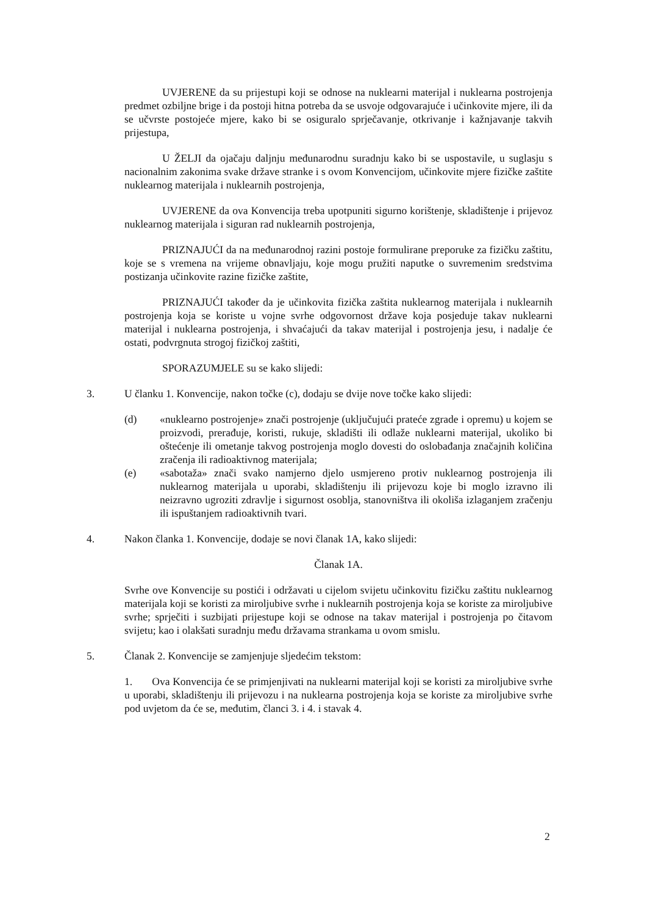UVJERENE da su prijestupi koji se odnose na nuklearni materijal i nuklearna postrojenja predmet ozbiljne brige i da postoji hitna potreba da se usvoje odgovarajuće i učinkovite mjere, ili da se učvrste postojeće mjere, kako bi se osiguralo sprječavanje, otkrivanje i kažnjavanje takvih prijestupa,
U ŽELJI da ojačaju daljnju međunarodnu suradnju kako bi se uspostavile, u suglasju s nacionalnim zakonima svake države stranke i s ovom Konvencijom, učinkovite mjere fizičke zaštite nuklearnog materijala i nuklearnih postrojenja,
UVJERENE da ova Konvencija treba upotpuniti sigurno korištenje, skladištenje i prijevoz nuklearnog materijala i siguran rad nuklearnih postrojenja,
PRIZNAJUĆI da na međunarodnoj razini postoje formulirane preporuke za fizičku zaštitu, koje se s vremena na vrijeme obnavljaju, koje mogu pružiti naputke o suvremenim sredstvima postizanja učinkovite razine fizičke zaštite,
PRIZNAJUĆI također da je učinkovita fizička zaštita nuklearnog materijala i nuklearnih postrojenja koja se koriste u vojne svrhe odgovornost države koja posjeduje takav nuklearni materijal i nuklearna postrojenja, i shvaćajući da takav materijal i postrojenja jesu, i nadalje će ostati, podvrgnuta strogoj fizičkoj zaštiti,
SPORAZUMJELE su se kako slijedi:
3. U članku 1. Konvencije, nakon točke (c), dodaju se dvije nove točke kako slijedi:
(d) «nuklearno postrojenje» znači postrojenje (uključujući prateće zgrade i opremu) u kojem se proizvodi, prerađuje, koristi, rukuje, skladišti ili odlaže nuklearni materijal, ukoliko bi oštećenje ili ometanje takvog postrojenja moglo dovesti do oslobađanja značajnih količina zračenja ili radioaktivnog materijala;
(e) «sabotaža» znači svako namjerno djelo usmjereno protiv nuklearnog postrojenja ili nuklearnog materijala u uporabi, skladištenju ili prijevozu koje bi moglo izravno ili neizravno ugroziti zdravlje i sigurnost osoblja, stanovništva ili okoliša izlaganjem zračenju ili ispuštanjem radioaktivnih tvari.
4. Nakon članka 1. Konvencije, dodaje se novi članak 1A, kako slijedi:
Članak 1A.
Svrhe ove Konvencije su postići i održavati u cijelom svijetu učinkovitu fizičku zaštitu nuklearnog materijala koji se koristi za miroljubive svrhe i nuklearnih postrojenja koja se koriste za miroljubive svrhe; sprječiti i suzbijati prijestupe koji se odnose na takav materijal i postrojenja po čitavom svijetu; kao i olakšati suradnju među državama strankama u ovom smislu.
5. Članak 2. Konvencije se zamjenjuje sljedećim tekstom:
1. Ova Konvencija će se primjenjivati na nuklearni materijal koji se koristi za miroljubive svrhe u uporabi, skladištenju ili prijevozu i na nuklearna postrojenja koja se koriste za miroljubive svrhe pod uvjetom da će se, međutim, članci 3. i 4. i stavak 4.
2